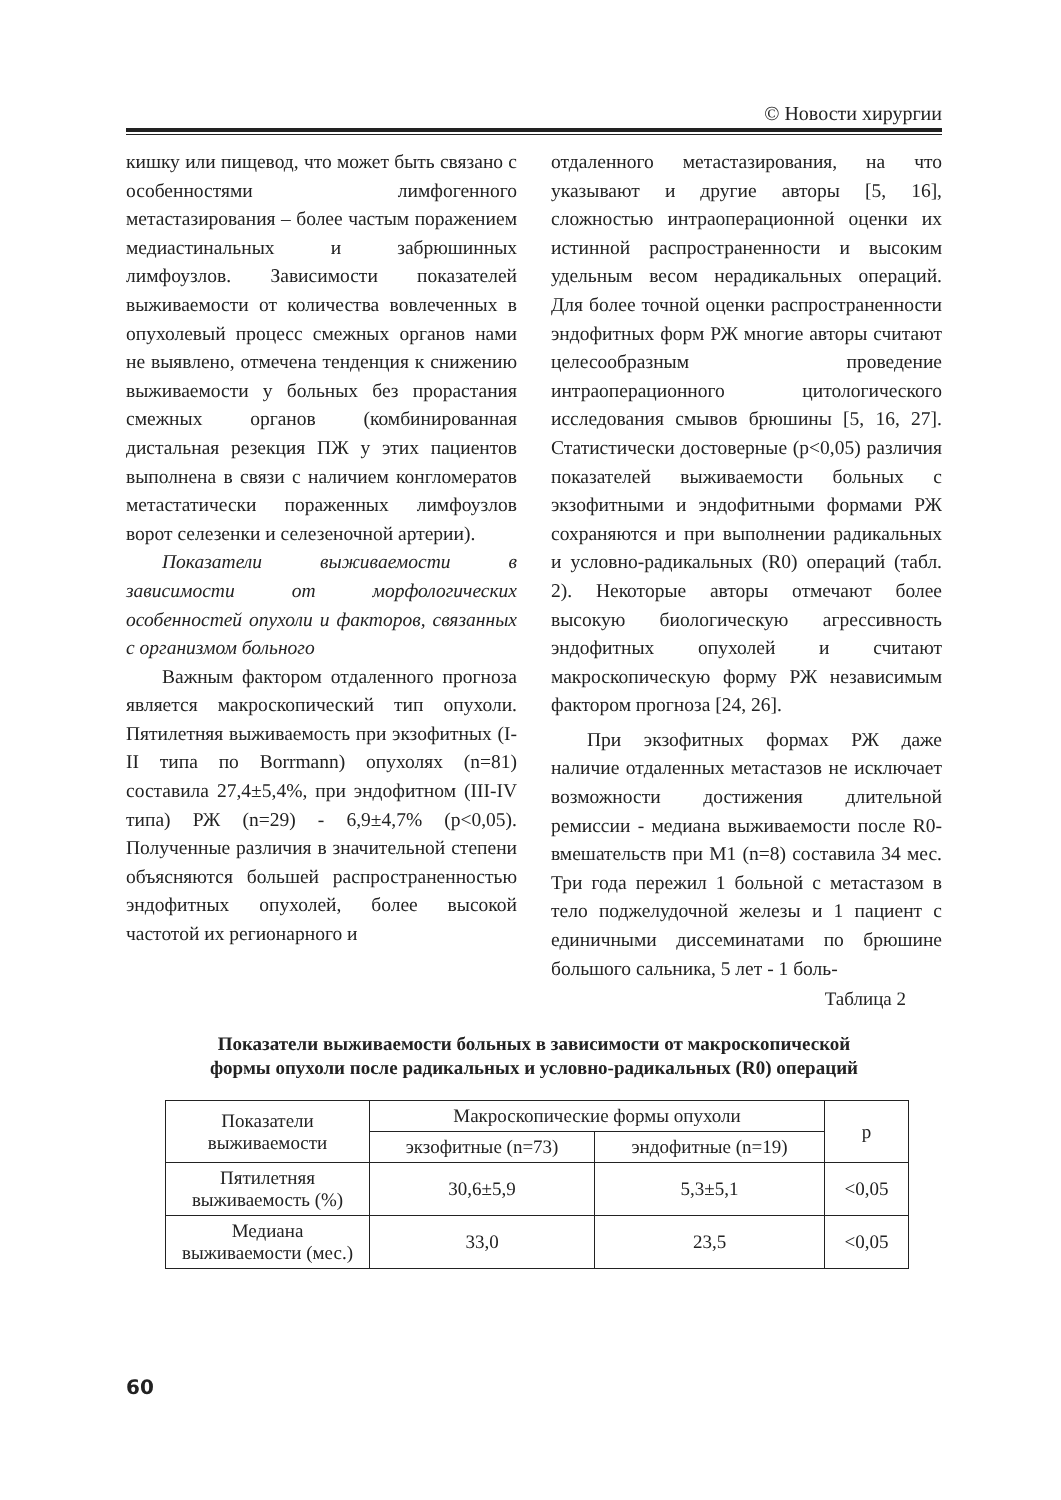© Новости хирургии
кишку или пищевод, что может быть связано с особенностями лимфогенного метастазирования – более частым поражением медиастинальных и забрюшинных лимфоузлов. Зависимости показателей выживаемости от количества вовлеченных в опухолевый процесс смежных органов нами не выявлено, отмечена тенденция к снижению выживаемости у больных без прорастания смежных органов (комбинированная дистальная резекция ПЖ у этих пациентов выполнена в связи с наличием конгломератов метастатически пораженных лимфоузлов ворот селезенки и селезеночной артерии).
Показатели выживаемости в зависимости от морфологических особенностей опухоли и факторов, связанных с организмом больного
Важным фактором отдаленного прогноза является макроскопический тип опухоли. Пятилетняя выживаемость при экзофитных (I-II типа по Borrmann) опухолях (n=81) составила 27,4±5,4%, при эндофитном (III-IV типа) РЖ (n=29) - 6,9±4,7% (p<0,05). Полученные различия в значительной степени объясняются большей распространенностью эндофитных опухолей, более высокой частотой их регионарного и
отдаленного метастазирования, на что указывают и другие авторы [5, 16], сложностью интраоперационной оценки их истинной распространенности и высоким удельным весом нерадикальных операций. Для более точной оценки распространенности эндофитных форм РЖ многие авторы считают целесообразным проведение интраоперационного цитологического исследования смывов брюшины [5, 16, 27]. Статистически достоверные (p<0,05) различия показателей выживаемости больных с экзофитными и эндофитными формами РЖ сохраняются и при выполнении радикальных и условно-радикальных (R0) операций (табл. 2). Некоторые авторы отмечают более высокую биологическую агрессивность эндофитных опухолей и считают макроскопическую форму РЖ независимым фактором прогноза [24, 26].
При экзофитных формах РЖ даже наличие отдаленных метастазов не исключает возможности достижения длительной ремиссии - медиана выживаемости после R0-вмешательств при M1 (n=8) составила 34 мес. Три года пережил 1 больной с метастазом в тело поджелудочной железы и 1 пациент с единичными диссеминатами по брюшине большого сальника, 5 лет - 1 боль-
Таблица 2
Показатели выживаемости больных в зависимости от макроскопической
формы опухоли после радикальных и условно-радикальных (R0) операций
| Показатели выживаемости | Макроскопические формы опухоли | | p |
| --- | --- | --- | --- |
| | экзофитные (n=73) | эндофитные (n=19) | |
| Пятилетняя выживаемость (%) | 30,6±5,9 | 5,3±5,1 | <0,05 |
| Медиана выживаемости (мес.) | 33,0 | 23,5 | <0,05 |
60